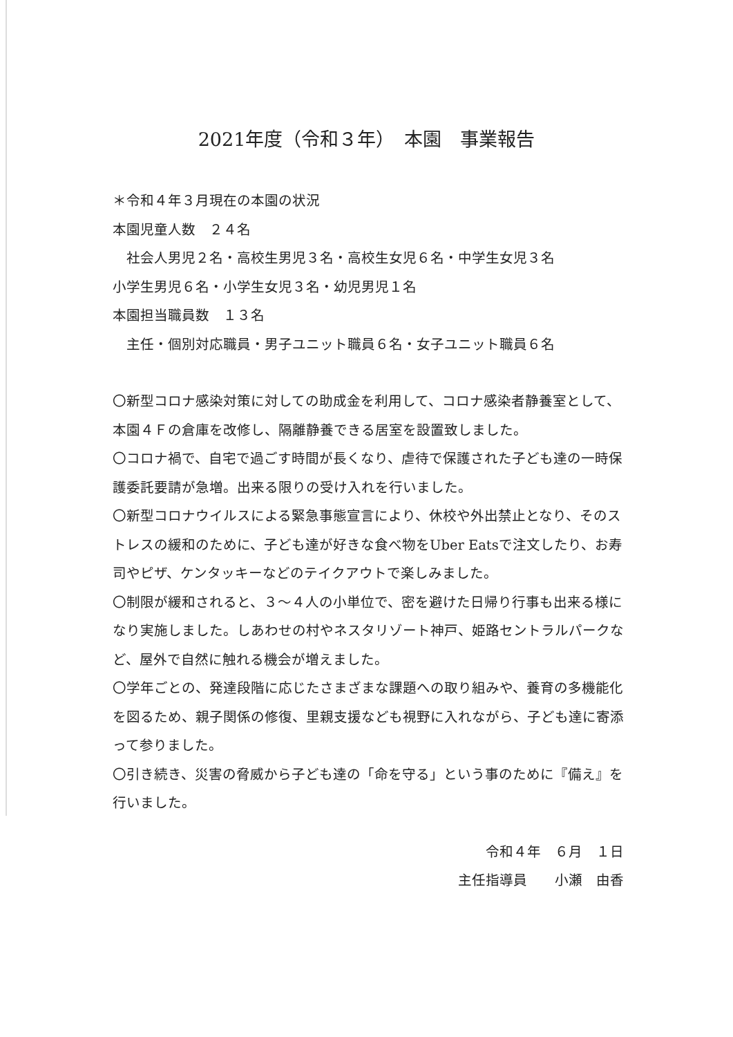2021年度（令和３年）　本園　事業報告
＊令和４年３月現在の本園の状況
本園児童人数　２４名
　社会人男児２名・高校生男児３名・高校生女児６名・中学生女児３名
小学生男児６名・小学生女児３名・幼児男児１名
本園担当職員数　１３名
　主任・個別対応職員・男子ユニット職員６名・女子ユニット職員６名
〇新型コロナ感染対策に対しての助成金を利用して、コロナ感染者静養室として、本園４Ｆの倉庫を改修し、隔離静養できる居室を設置致しました。
〇コロナ禍で、自宅で過ごす時間が長くなり、虐待で保護された子ども達の一時保護委託要請が急増。出来る限りの受け入れを行いました。
〇新型コロナウイルスによる緊急事態宣言により、休校や外出禁止となり、そのストレスの緩和のために、子ども達が好きな食べ物をUber Eatsで注文したり、お寿司やピザ、ケンタッキーなどのテイクアウトで楽しみました。
〇制限が緩和されると、３～４人の小単位で、密を避けた日帰り行事も出来る様になり実施しました。しあわせの村やネスタリゾート神戸、姫路セントラルパークなど、屋外で自然に触れる機会が増えました。
〇学年ごとの、発達段階に応じたさまざまな課題への取り組みや、養育の多機能化を図るため、親子関係の修復、里親支援なども視野に入れながら、子ども達に寄添って参りました。
〇引き続き、災害の脅威から子ども達の「命を守る」という事のために『備え』を行いました。
令和４年　６月　１日
主任指導員　　小瀬　由香